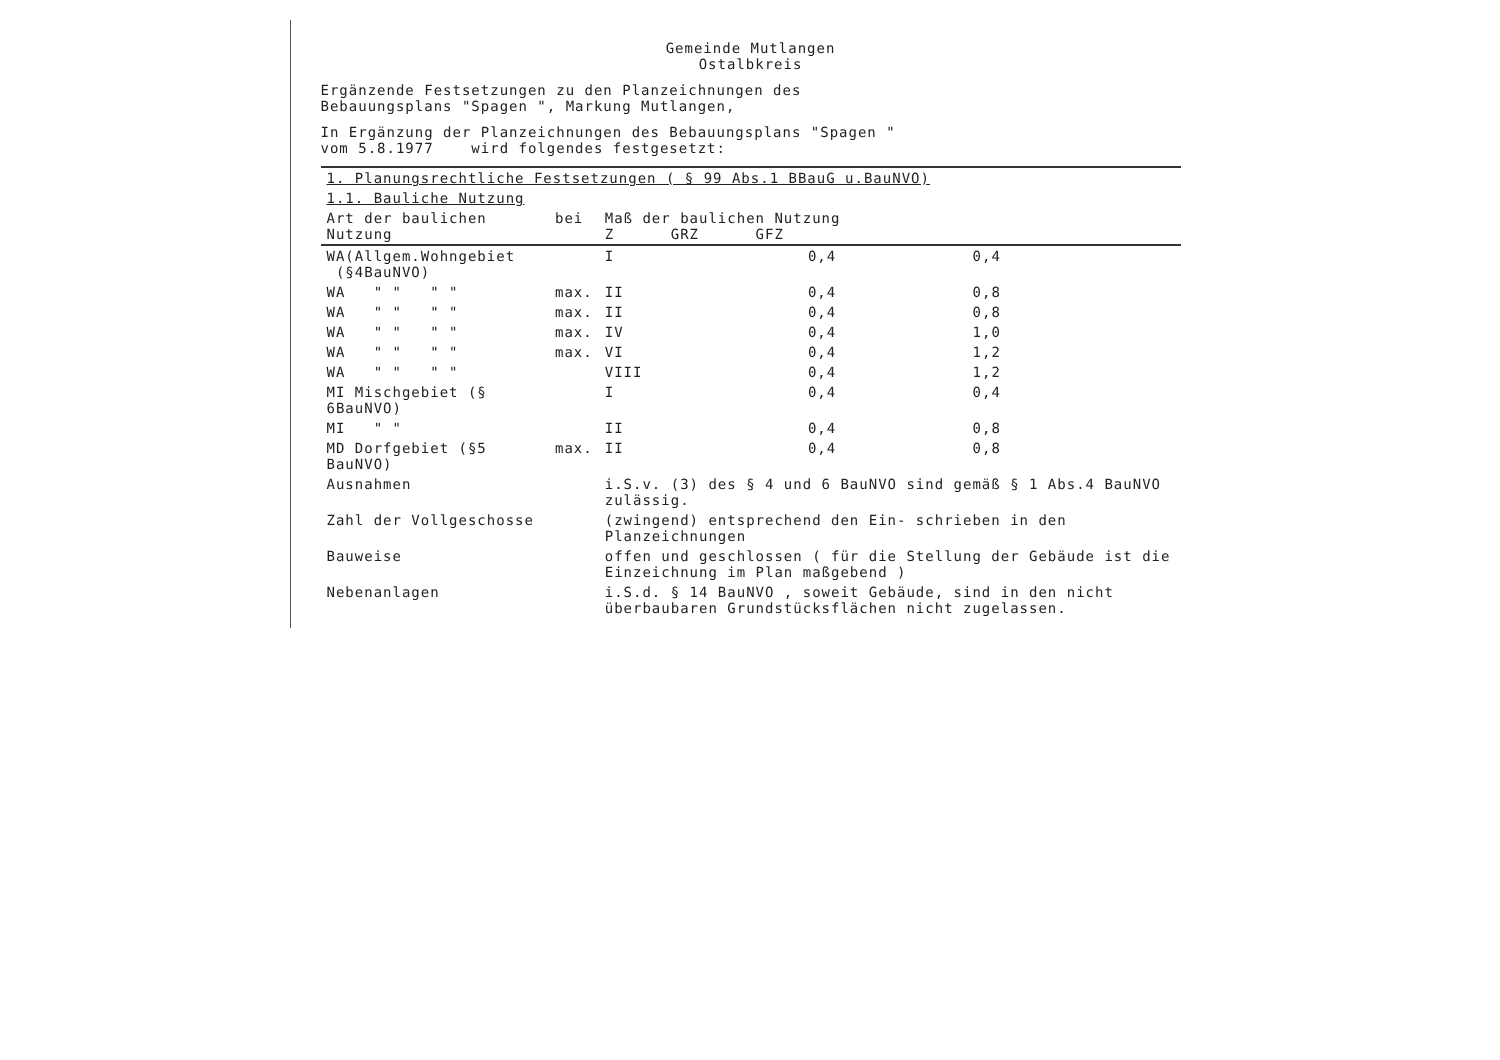Gemeinde Mutlangen
Ostalbkreis
Ergänzende Festsetzungen zu den Planzeichnungen des
Bebauungsplans "Spagen ", Markung Mutlangen,
In Ergänzung der Planzeichnungen des Bebauungsplans "Spagen "
vom 5.8.1977 wird folgendes festgesetzt:
| 1. Planungsrechtliche Festsetzungen ( § 99 Abs.1 BBauG u.BauNVO) | | | | | |
| 1.1. Bauliche Nutzung | | | | | |
| Art der baulichen Nutzung | bei | Maß der baulichen Nutzung Z GRZ GFZ | | | |
| WA(Allgem.Wohngebiet (§4BauNVO) | | I | 0,4 | 0,4 | |
| WA " " " " | max. | II | 0,4 | 0,8 | |
| WA " " " " | max. | II | 0,4 | 0,8 | |
| WA " " " " | max. | IV | 0,4 | 1,0 | |
| WA " " " " | max. | VI | 0,4 | 1,2 | |
| WA " " " " | | VIII | 0,4 | 1,2 | |
| MI Mischgebiet (§ 6BauNVO) | | I | 0,4 | 0,4 | |
| MI " " | | II | 0,4 | 0,8 | |
| MD Dorfgebiet (§5 BauNVO) | max. | II | 0,4 | 0,8 | |
| Ausnahmen | | i.S.v. (3) des § 4 und 6 BauNVO sind gemäß § 1 Abs.4 BauNVO zulässig. | | | |
| Zahl der Vollgeschosse | | (zwingend) entsprechend den Ein- schrieben in den Planzeichnungen | | | |
| Bauweise | | offen und geschlossen ( für die Stellung der Gebäude ist die Einzeichnung im Plan maßgebend ) | | | |
| Nebenanlagen | | i.S.d. § 14 BauNVO , soweit Gebäude, sind in den nicht überbaubaren Grundstücksflächen nicht zugelassen. | | | |